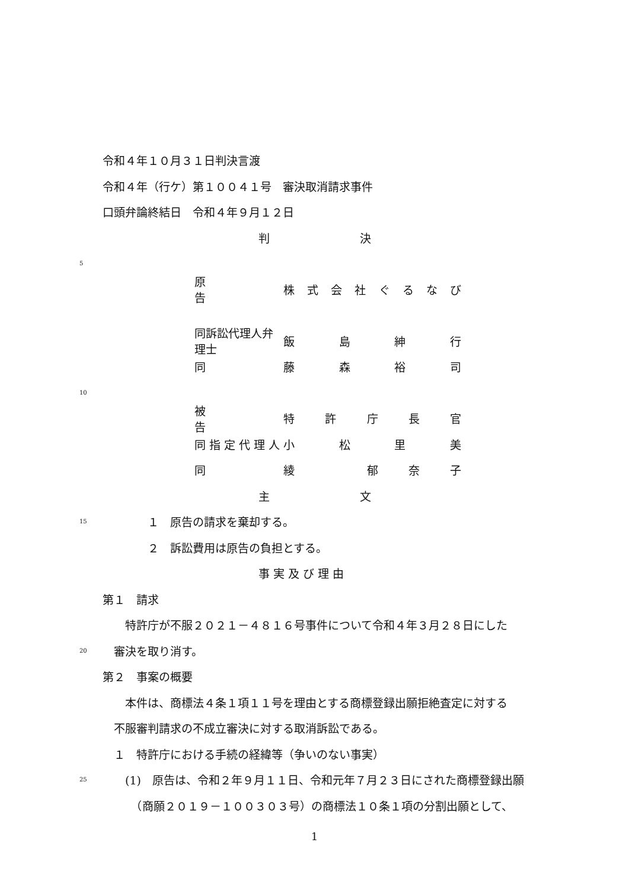令和４年１０月３１日判決言渡
令和４年（行ケ）第１００４１号　審決取消請求事件
口頭弁論終結日　令和４年９月１２日
判　　　　　　　　決
5
原　　　　　　告 株式会社ぐるなび
同訴訟代理人弁理士 飯島紳行
同 藤森裕司
10
被　　　　　　告 特許庁長官
同 指 定 代 理 人 小松里美
同 綾　 郁奈子
主　　　　　　　　文
15　　　　１　原告の請求を棄却する。
　　　　２　訴訟費用は原告の負担とする。
事 実 及 び 理 由
第１　請求
　　特許庁が不服２０２１－４８１６号事件について令和４年３月２８日にした
20　審決を取り消す。
第２　事案の概要
　　本件は、商標法４条１項１１号を理由とする商標登録出願拒絶査定に対する
　不服審判請求の不成立審決に対する取消訴訟である。
　１　特許庁における手続の経緯等（争いのない事実）
25　　(1)　原告は、令和２年９月１１日、令和元年７月２３日にされた商標登録出願
　　　（商願２０１９－１００３０３号）の商標法１０条１項の分割出願として、
1